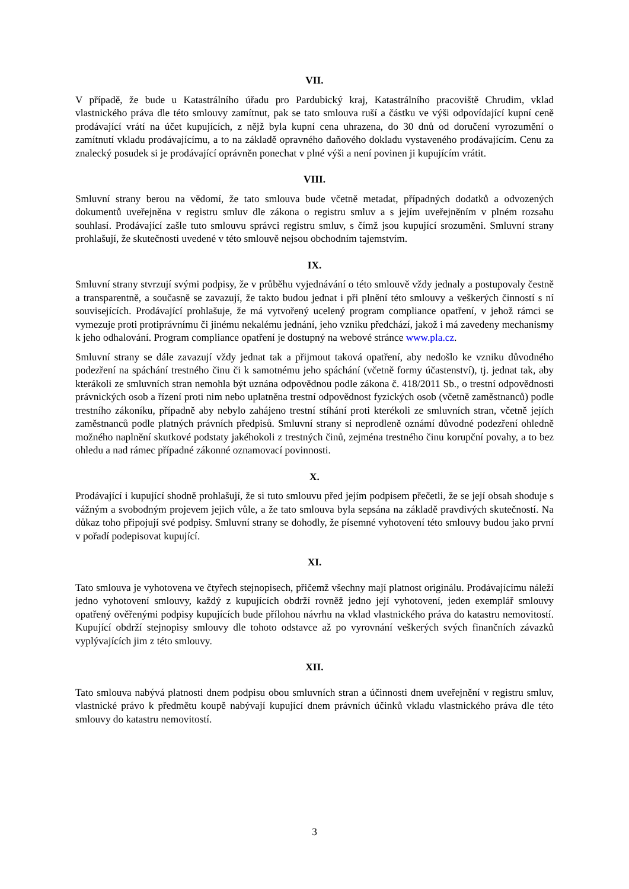VII.
V případě, že bude u Katastrálního úřadu pro Pardubický kraj, Katastrálního pracoviště Chrudim, vklad vlastnického práva dle této smlouvy zamítnut, pak se tato smlouva ruší a částku ve výši odpovídající kupní ceně prodávající vrátí na účet kupujících, z nějž byla kupní cena uhrazena, do 30 dnů od doručení vyrozumění o zamítnutí vkladu prodávajícímu, a to na základě opravného daňového dokladu vystaveného prodávajícím. Cenu za znalecký posudek si je prodávající oprávněn ponechat v plné výši a není povinen ji kupujícím vrátit.
VIII.
Smluvní strany berou na vědomí, že tato smlouva bude včetně metadat, případných dodatků a odvozených dokumentů uveřejněna v registru smluv dle zákona o registru smluv a s jejím uveřejněním v plném rozsahu souhlasí. Prodávající zašle tuto smlouvu správci registru smluv, s čímž jsou kupující srozuměni. Smluvní strany prohlašují, že skutečnosti uvedené v této smlouvě nejsou obchodním tajemstvím.
IX.
Smluvní strany stvrzují svými podpisy, že v průběhu vyjednávání o této smlouvě vždy jednaly a postupovaly čestně a transparentně, a současně se zavazují, že takto budou jednat i při plnění této smlouvy a veškerých činností s ní souvisejících. Prodávající prohlašuje, že má vytvořený ucelený program compliance opatření, v jehož rámci se vymezuje proti protiprávnímu či jinému nekalému jednání, jeho vzniku předchází, jakož i má zavedeny mechanismy k jeho odhalování. Program compliance opatření je dostupný na webové stránce www.pla.cz.
Smluvní strany se dále zavazují vždy jednat tak a přijmout taková opatření, aby nedošlo ke vzniku důvodného podezření na spáchání trestného činu či k samotnému jeho spáchání (včetně formy účastenství), tj. jednat tak, aby kterákoli ze smluvních stran nemohla být uznána odpovědnou podle zákona č. 418/2011 Sb., o trestní odpovědnosti právnických osob a řízení proti nim nebo uplatněna trestní odpovědnost fyzických osob (včetně zaměstnanců) podle trestního zákoníku, případně aby nebylo zahájeno trestní stíhání proti kterékoli ze smluvních stran, včetně jejích zaměstnanců podle platných právních předpisů. Smluvní strany si neprodleně oznámí důvodné podezření ohledně možného naplnění skutkové podstaty jakéhokoli z trestných činů, zejména trestného činu korupční povahy, a to bez ohledu a nad rámec případné zákonné oznamovací povinnosti.
X.
Prodávající i kupující shodně prohlašují, že si tuto smlouvu před jejím podpisem přečetli, že se její obsah shoduje s vážným a svobodným projevem jejich vůle, a že tato smlouva byla sepsána na základě pravdivých skutečností. Na důkaz toho připojují své podpisy. Smluvní strany se dohodly, že písemné vyhotovení této smlouvy budou jako první v pořadí podepisovat kupující.
XI.
Tato smlouva je vyhotovena ve čtyřech stejnopisech, přičemž všechny mají platnost originálu. Prodávajícímu náleží jedno vyhotovení smlouvy, každý z kupujících obdrží rovněž jedno její vyhotovení, jeden exemplář smlouvy opatřený ověřenými podpisy kupujících bude přílohou návrhu na vklad vlastnického práva do katastru nemovitostí. Kupující obdrží stejnopisy smlouvy dle tohoto odstavce až po vyrovnání veškerých svých finančních závazků vyplývajících jim z této smlouvy.
XII.
Tato smlouva nabývá platnosti dnem podpisu obou smluvních stran a účinnosti dnem uveřejnění v registru smluv, vlastnické právo k předmětu koupě nabývají kupující dnem právních účinků vkladu vlastnického práva dle této smlouvy do katastru nemovitostí.
3